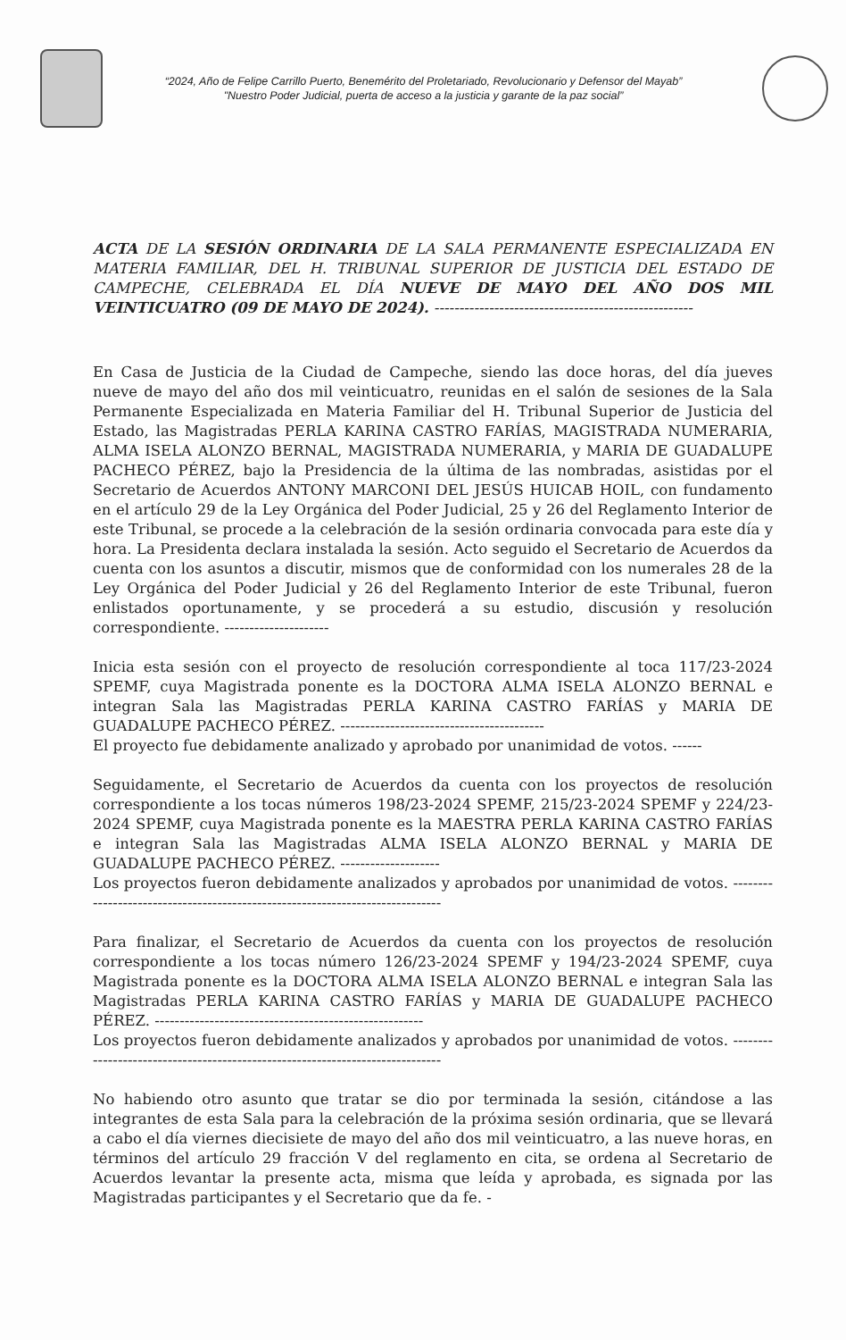“2024, Año de Felipe Carrillo Puerto, Benemérito del Proletariado, Revolucionario y Defensor del Mayab”
"Nuestro Poder Judicial, puerta de acceso a la justicia y garante de la paz social”
ACTA DE LA SESIÓN ORDINARIA DE LA SALA PERMANENTE ESPECIALIZADA EN MATERIA FAMILIAR, DEL H. TRIBUNAL SUPERIOR DE JUSTICIA DEL ESTADO DE CAMPECHE, CELEBRADA EL DÍA NUEVE DE MAYO DEL AÑO DOS MIL VEINTICUATRO (09 DE MAYO DE 2024). ----------------------------------------------------
En Casa de Justicia de la Ciudad de Campeche, siendo las doce horas, del día jueves nueve de mayo del año dos mil veinticuatro, reunidas en el salón de sesiones de la Sala Permanente Especializada en Materia Familiar del H. Tribunal Superior de Justicia del Estado, las Magistradas PERLA KARINA CASTRO FARÍAS, MAGISTRADA NUMERARIA, ALMA ISELA ALONZO BERNAL, MAGISTRADA NUMERARIA, y MARIA DE GUADALUPE PACHECO PÉREZ, bajo la Presidencia de la última de las nombradas, asistidas por el Secretario de Acuerdos ANTONY MARCONI DEL JESÚS HUICAB HOIL, con fundamento en el artículo 29 de la Ley Orgánica del Poder Judicial, 25 y 26 del Reglamento Interior de este Tribunal, se procede a la celebración de la sesión ordinaria convocada para este día y hora. La Presidenta declara instalada la sesión. Acto seguido el Secretario de Acuerdos da cuenta con los asuntos a discutir, mismos que de conformidad con los numerales 28 de la Ley Orgánica del Poder Judicial y 26 del Reglamento Interior de este Tribunal, fueron enlistados oportunamente, y se procederá a su estudio, discusión y resolución correspondiente. ---------------------
Inicia esta sesión con el proyecto de resolución correspondiente al toca 117/23-2024 SPEMF, cuya Magistrada ponente es la DOCTORA ALMA ISELA ALONZO BERNAL e integran Sala las Magistradas PERLA KARINA CASTRO FARÍAS y MARIA DE GUADALUPE PACHECO PÉREZ. -----------------------------------------
El proyecto fue debidamente analizado y aprobado por unanimidad de votos. ------
Seguidamente, el Secretario de Acuerdos da cuenta con los proyectos de resolución correspondiente a los tocas números 198/23-2024 SPEMF, 215/23-2024 SPEMF y 224/23-2024 SPEMF, cuya Magistrada ponente es la MAESTRA PERLA KARINA CASTRO FARÍAS e integran Sala las Magistradas ALMA ISELA ALONZO BERNAL y MARIA DE GUADALUPE PACHECO PÉREZ. --------------------
Los proyectos fueron debidamente analizados y aprobados por unanimidad de votos. ------------------------------------------------------------------------------
Para finalizar, el Secretario de Acuerdos da cuenta con los proyectos de resolución correspondiente a los tocas número 126/23-2024 SPEMF y 194/23-2024 SPEMF, cuya Magistrada ponente es la DOCTORA ALMA ISELA ALONZO BERNAL e integran Sala las Magistradas PERLA KARINA CASTRO FARÍAS y MARIA DE GUADALUPE PACHECO PÉREZ. ------------------------------------------------------
Los proyectos fueron debidamente analizados y aprobados por unanimidad de votos. ------------------------------------------------------------------------------
No habiendo otro asunto que tratar se dio por terminada la sesión, citándose a las integrantes de esta Sala para la celebración de la próxima sesión ordinaria, que se llevará a cabo el día viernes diecisiete de mayo del año dos mil veinticuatro, a las nueve horas, en términos del artículo 29 fracción V del reglamento en cita, se ordena al Secretario de Acuerdos levantar la presente acta, misma que leída y aprobada, es signada por las Magistradas participantes y el Secretario que da fe. -